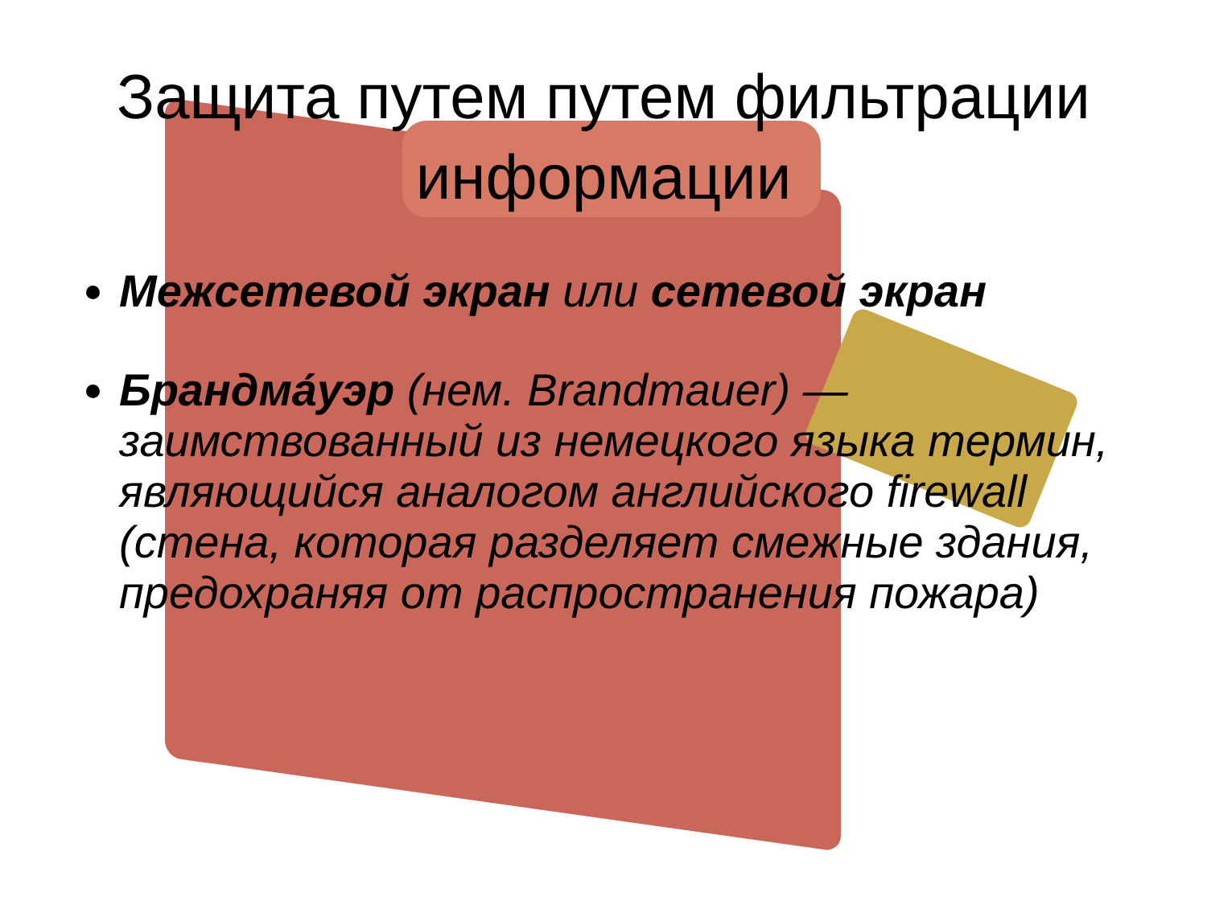Защита путем путем фильтрации информации
Межсетевой экран или сетевой экран
Брандма́уэр (нем. Brandmauer) — заимствованный из немецкого языка термин, являющийся аналогом английского firewall (стена, которая разделяет смежные здания, предохраняя от распространения пожара)